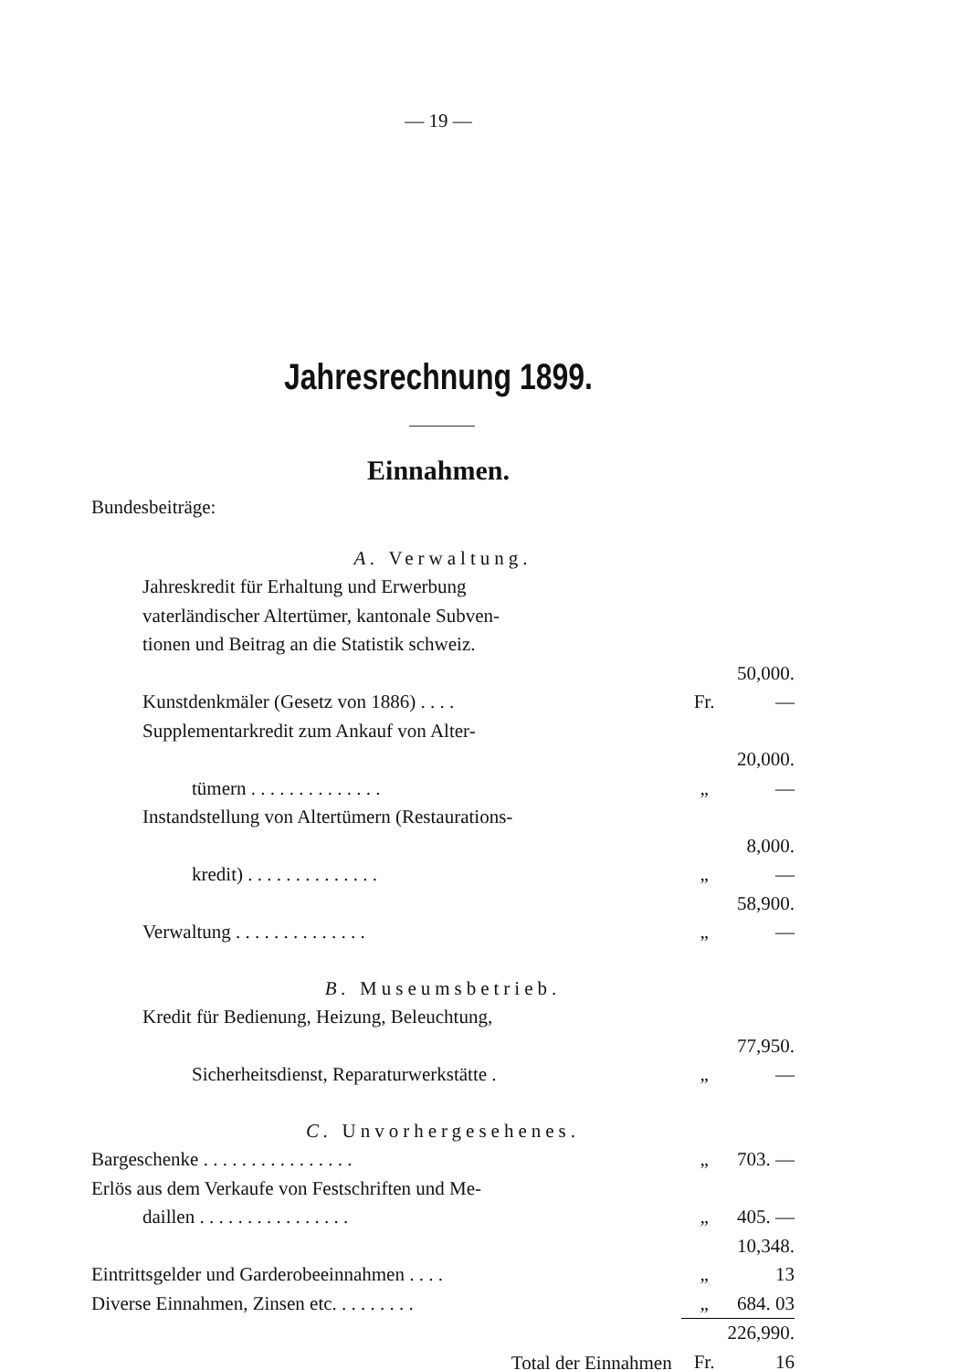— 19 —
Jahresrechnung 1899.
Einnahmen.
| Bundesbeiträge: | | |
| A. Verwaltung. | | |
| Jahreskredit für Erhaltung und Erwerbung | | |
| vaterländischer Altertümer, kantonale Subven- | | |
| tionen und Beitrag an die Statistik schweiz. | | |
| Kunstdenkmäler (Gesetz von 1886) . . . . | Fr. | 50,000. — |
| Supplementarkredit zum Ankauf von Alter- | | |
| tümern . . . . . . . . . . . . . . | „ | 20,000. — |
| Instandstellung von Altertümern (Restaurations- | | |
| kredit) . . . . . . . . . . . . . . | „ | 8,000. — |
| Verwaltung . . . . . . . . . . . . . . | „ | 58,900. — |
| B. Museumsbetrieb. | | |
| Kredit für Bedienung, Heizung, Beleuchtung, | | |
| Sicherheitsdienst, Reparaturwerkstätte . | „ | 77,950. — |
| C. Unvorhergesehenes. | | |
| Bargeschenke . . . . . . . . . . . . . . . . | „ | 703. — |
| Erlös aus dem Verkaufe von Festschriften und Me- | | |
| daillen . . . . . . . . . . . . . . . . | „ | 405. — |
| Eintrittsgelder und Garderobeeinnahmen . . . . | „ | 10,348. 13 |
| Diverse Einnahmen, Zinsen etc. . . . . . . . . | „ | 684. 03 |
| Total der Einnahmen | Fr. | 226,990. 16 |